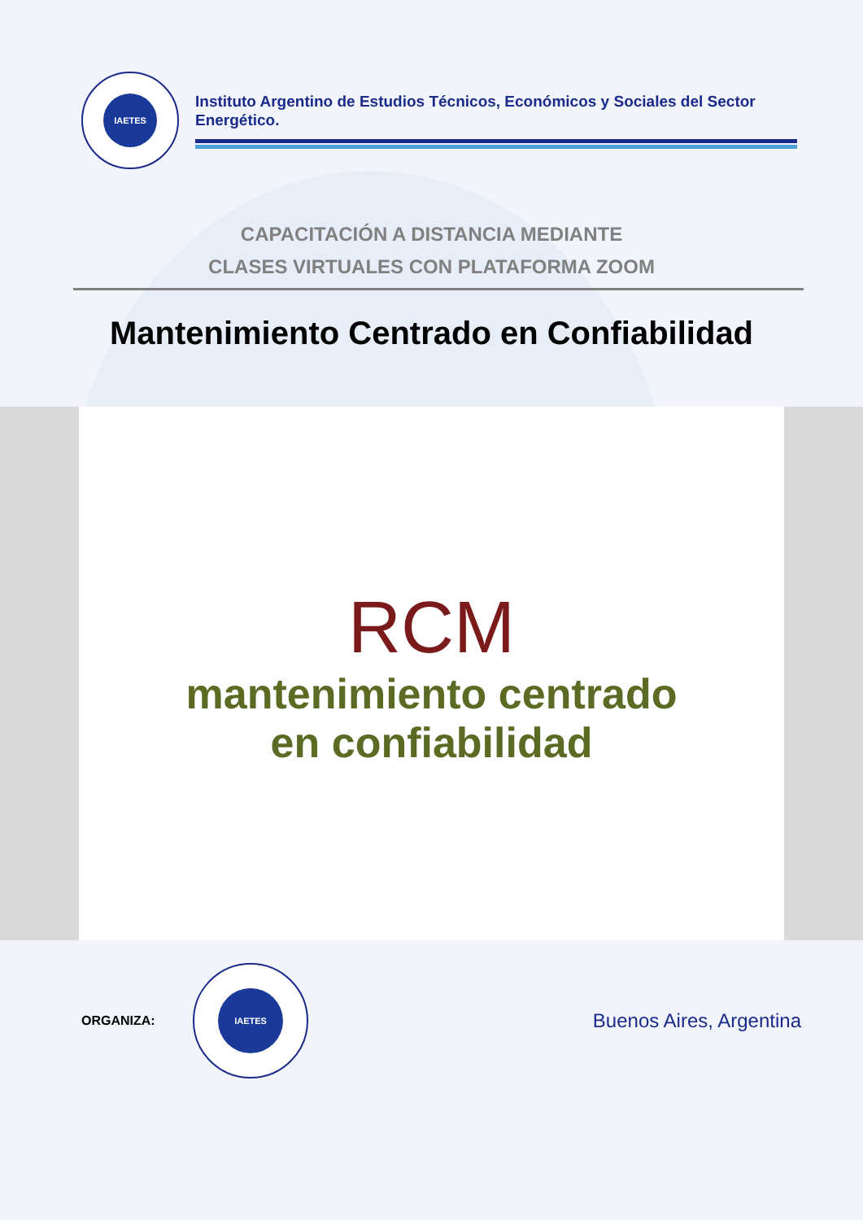IAETES
Instituto Argentino de Estudios Técnicos, Económicos y Sociales del Sector Energético.
CAPACITACIÓN A DISTANCIA MEDIANTE
CLASES VIRTUALES CON PLATAFORMA ZOOM
Mantenimiento Centrado en Confiabilidad
RCM
mantenimiento centrado
en confiabilidad
ORGANIZA:
IAETES
Buenos Aires, Argentina